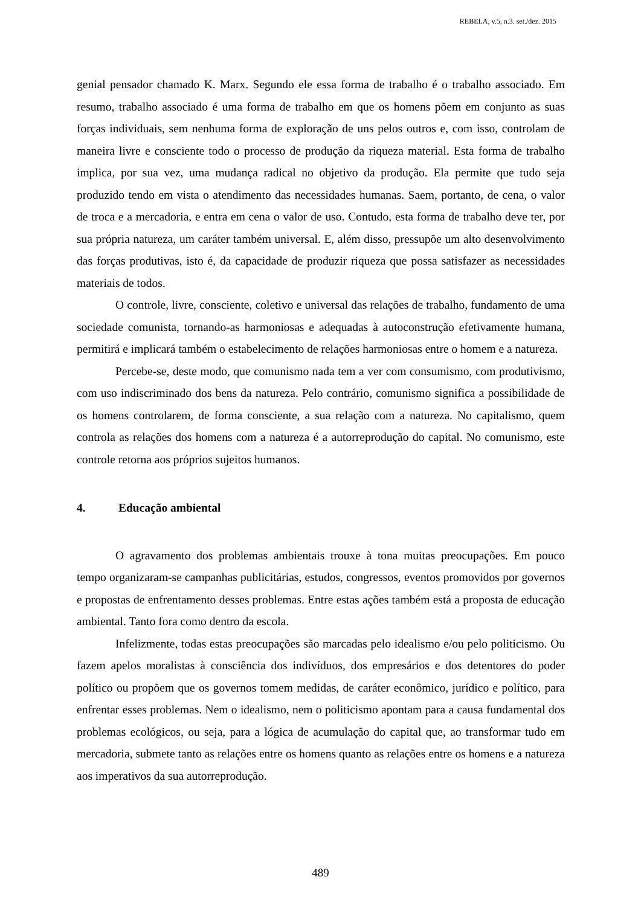REBELA, v.5, n.3. set./dez. 2015
genial pensador chamado K. Marx. Segundo ele essa forma de trabalho é o trabalho associado. Em resumo, trabalho associado é uma forma de trabalho em que os homens põem em conjunto as suas forças individuais, sem nenhuma forma de exploração de uns pelos outros e, com isso, controlam de maneira livre e consciente todo o processo de produção da riqueza material. Esta forma de trabalho implica, por sua vez, uma mudança radical no objetivo da produção. Ela permite que tudo seja produzido tendo em vista o atendimento das necessidades humanas. Saem, portanto, de cena, o valor de troca e a mercadoria, e entra em cena o valor de uso. Contudo, esta forma de trabalho deve ter, por sua própria natureza, um caráter também universal. E, além disso, pressupõe um alto desenvolvimento das forças produtivas, isto é, da capacidade de produzir riqueza que possa satisfazer as necessidades materiais de todos.
O controle, livre, consciente, coletivo e universal das relações de trabalho, fundamento de uma sociedade comunista, tornando-as harmoniosas e adequadas à autoconstrução efetivamente humana, permitirá e implicará também o estabelecimento de relações harmoniosas entre o homem e a natureza.
Percebe-se, deste modo, que comunismo nada tem a ver com consumismo, com produtivismo, com uso indiscriminado dos bens da natureza. Pelo contrário, comunismo significa a possibilidade de os homens controlarem, de forma consciente, a sua relação com a natureza. No capitalismo, quem controla as relações dos homens com a natureza é a autorreprodução do capital. No comunismo, este controle retorna aos próprios sujeitos humanos.
4. Educação ambiental
O agravamento dos problemas ambientais trouxe à tona muitas preocupações. Em pouco tempo organizaram-se campanhas publicitárias, estudos, congressos, eventos promovidos por governos e propostas de enfrentamento desses problemas. Entre estas ações também está a proposta de educação ambiental. Tanto fora como dentro da escola.
Infelizmente, todas estas preocupações são marcadas pelo idealismo e/ou pelo politicismo. Ou fazem apelos moralistas à consciência dos indivíduos, dos empresários e dos detentores do poder político ou propõem que os governos tomem medidas, de caráter econômico, jurídico e político, para enfrentar esses problemas. Nem o idealismo, nem o politicismo apontam para a causa fundamental dos problemas ecológicos, ou seja, para a lógica de acumulação do capital que, ao transformar tudo em mercadoria, submete tanto as relações entre os homens quanto as relações entre os homens e a natureza aos imperativos da sua autorreprodução.
489